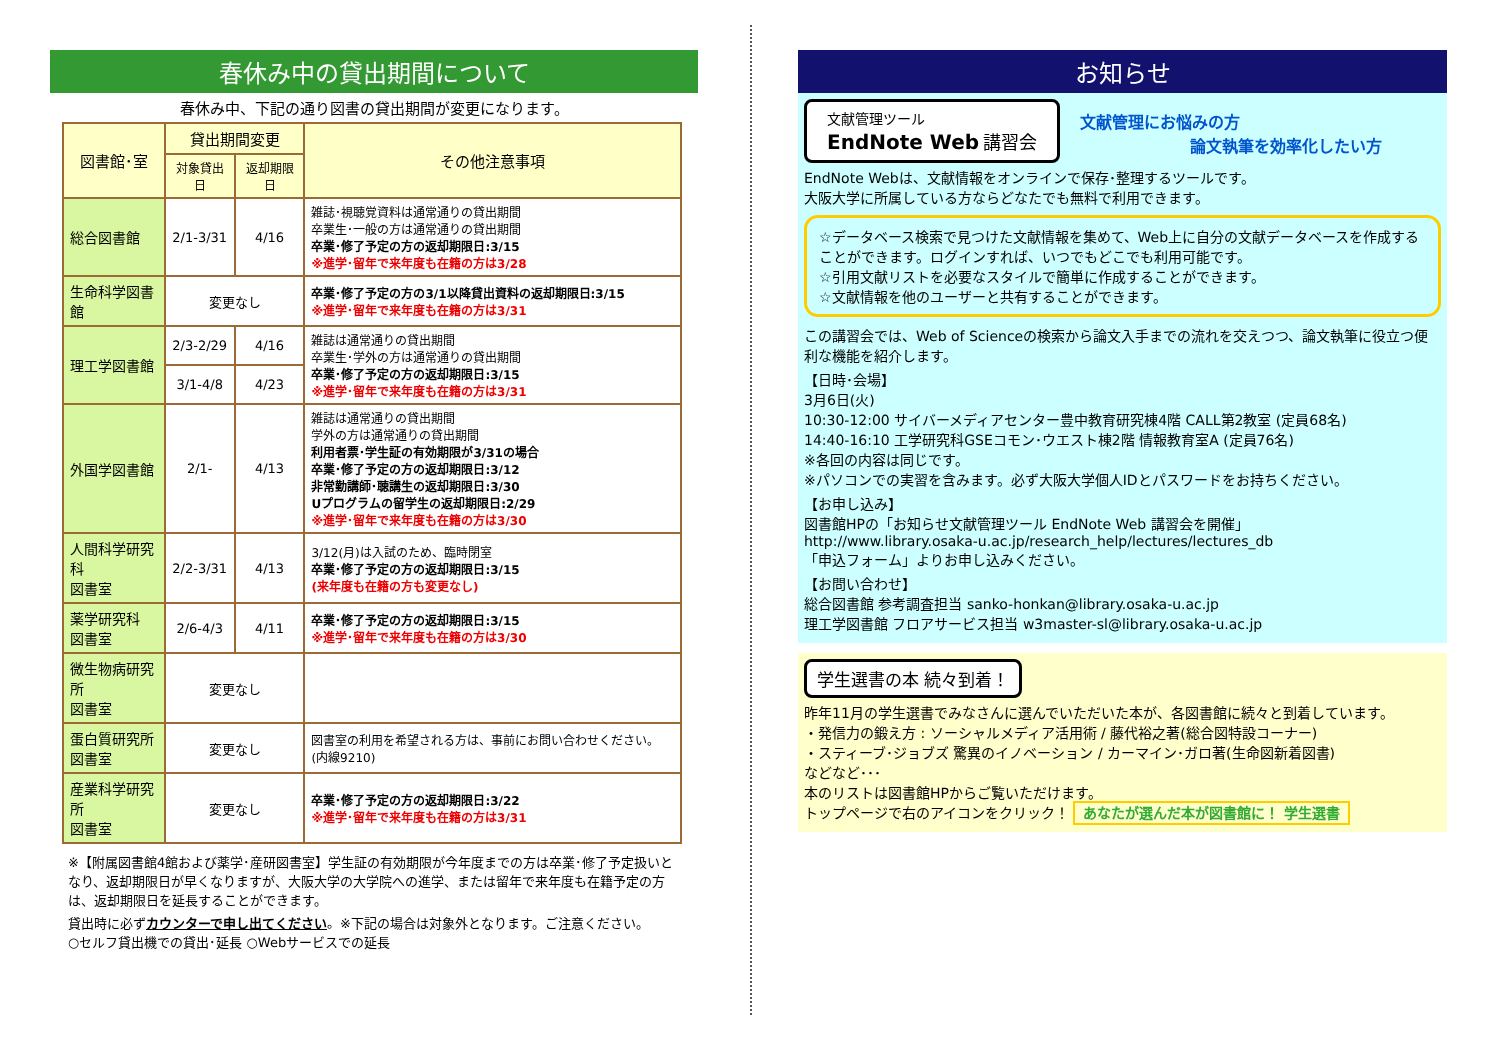春休み中の貸出期間について
春休み中、下記の通り図書の貸出期間が変更になります。
| 図書館･室 | 貸出期間変更 | | その他注意事項 |
| --- | --- | --- | --- |
| | 対象貸出日 | 返却期限日 | |
| 総合図書館 | 2/1-3/31 | 4/16 | 雑誌･視聴覚資料は通常通りの貸出期間 卒業生･一般の方は通常通りの貸出期間 卒業･修了予定の方の返却期限日:3/15 ※進学･留年で来年度も在籍の方は3/28 |
| 生命科学図書館 | 変更なし | | 卒業･修了予定の方の3/1以降貸出資料の返却期限日:3/15 ※進学･留年で来年度も在籍の方は3/31 |
| 理工学図書館 | 2/3-2/29 | 4/16 | 雑誌は通常通りの貸出期間 卒業生･学外の方は通常通りの貸出期間 卒業･修了予定の方の返却期限日:3/15 ※進学･留年で来年度も在籍の方は3/31 |
| | 3/1-4/8 | 4/23 | |
| 外国学図書館 | 2/1- | 4/13 | 雑誌は通常通りの貸出期間 学外の方は通常通りの貸出期間 利用者票･学生証の有効期限が3/31の場合 卒業･修了予定の方の返却期限日:3/12 非常勤講師･聴講生の返却期限日:3/30 Uプログラムの留学生の返却期限日:2/29 ※進学･留年で来年度も在籍の方は3/30 |
| 人間科学研究科 図書室 | 2/2-3/31 | 4/13 | 3/12(月)は入試のため、臨時閉室 卒業･修了予定の方の返却期限日:3/15 (来年度も在籍の方も変更なし) |
| 薬学研究科 図書室 | 2/6-4/3 | 4/11 | 卒業･修了予定の方の返却期限日:3/15 ※進学･留年で来年度も在籍の方は3/30 |
| 微生物病研究所 図書室 | 変更なし | | |
| 蛋白質研究所 図書室 | 変更なし | | 図書室の利用を希望される方は、事前にお問い合わせください。(内線9210) |
| 産業科学研究所 図書室 | 変更なし | | 卒業･修了予定の方の返却期限日:3/22 ※進学･留年で来年度も在籍の方は3/31 |
※【附属図書館4館および薬学･産研図書室】学生証の有効期限が今年度までの方は卒業･修了予定扱いとなり、返却期限日が早くなりますが、大阪大学の大学院への進学、または留年で来年度も在籍予定の方は、返却期限日を延長することができます。
貸出時に必ずカウンターで申し出てください。※下記の場合は対象外となります。ご注意ください。
○セルフ貸出機での貸出･延長 ○Webサービスでの延長
お知らせ
文献管理ツール
EndNote Web 講習会
文献管理にお悩みの方
論文執筆を効率化したい方
EndNote Webは、文献情報をオンラインで保存･整理するツールです。
大阪大学に所属している方ならどなたでも無料で利用できます。
☆データベース検索で見つけた文献情報を集めて、Web上に自分の文献データベースを作成することができます。ログインすれば、いつでもどこでも利用可能です。
☆引用文献リストを必要なスタイルで簡単に作成することができます。
☆文献情報を他のユーザーと共有することができます。
この講習会では、Web of Scienceの検索から論文入手までの流れを交えつつ、論文執筆に役立つ便利な機能を紹介します。
【日時･会場】
3月6日(火)
10:30-12:00 サイバーメディアセンター豊中教育研究棟4階 CALL第2教室 (定員68名)
14:40-16:10 工学研究科GSEコモン･ウエスト棟2階 情報教育室A (定員76名)
※各回の内容は同じです。
※パソコンでの実習を含みます。必ず大阪大学個人IDとパスワードをお持ちください。
【お申し込み】
図書館HPの「お知らせ文献管理ツール EndNote Web 講習会を開催」
http://www.library.osaka-u.ac.jp/research_help/lectures/lectures_db
「申込フォーム」よりお申し込みください。
【お問い合わせ】
総合図書館 参考調査担当 sanko-honkan@library.osaka-u.ac.jp
理工学図書館 フロアサービス担当 w3master-sl@library.osaka-u.ac.jp
学生選書の本 続々到着！
昨年11月の学生選書でみなさんに選んでいただいた本が、各図書館に続々と到着しています。
・発信力の鍛え方 : ソーシャルメディア活用術 / 藤代裕之著(総合図特設コーナー)
・スティーブ･ジョブズ 驚異のイノベーション / カーマイン･ガロ著(生命図新着図書)
などなど･･･
本のリストは図書館HPからご覧いただけます。
トップページで右のアイコンをクリック！ あなたが選んだ本が図書館に！ 学生選書